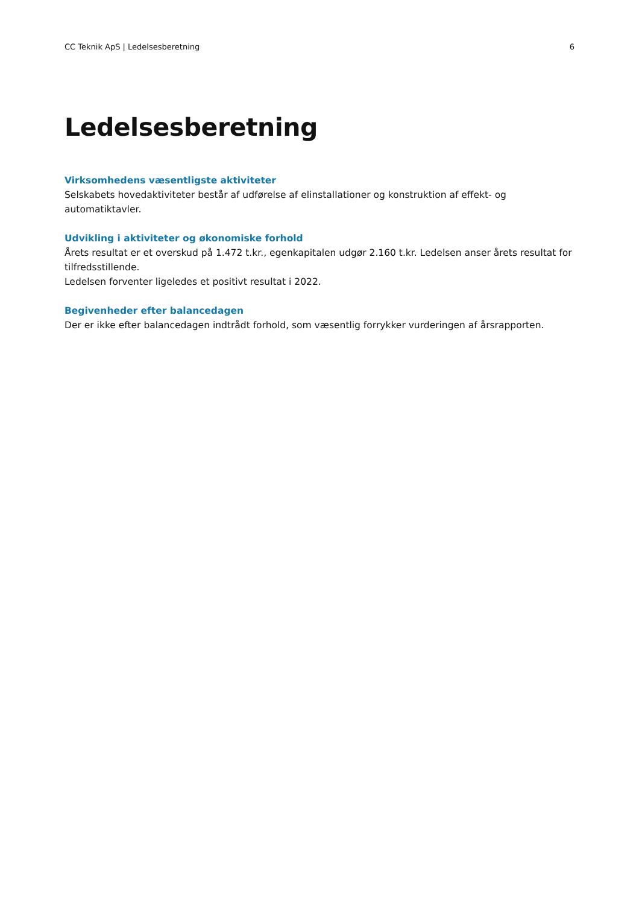CC Teknik ApS | Ledelsesberetning 6
Ledelsesberetning
Virksomhedens væsentligste aktiviteter
Selskabets hovedaktiviteter består af udførelse af elinstallationer og konstruktion af effekt- og automatiktavler.
Udvikling i aktiviteter og økonomiske forhold
Årets resultat er et overskud på 1.472 t.kr., egenkapitalen udgør 2.160 t.kr. Ledelsen anser årets resultat for tilfredsstillende.
Ledelsen forventer ligeledes et positivt resultat i 2022.
Begivenheder efter balancedagen
Der er ikke efter balancedagen indtrådt forhold, som væsentlig forrykker vurderingen af årsrapporten.